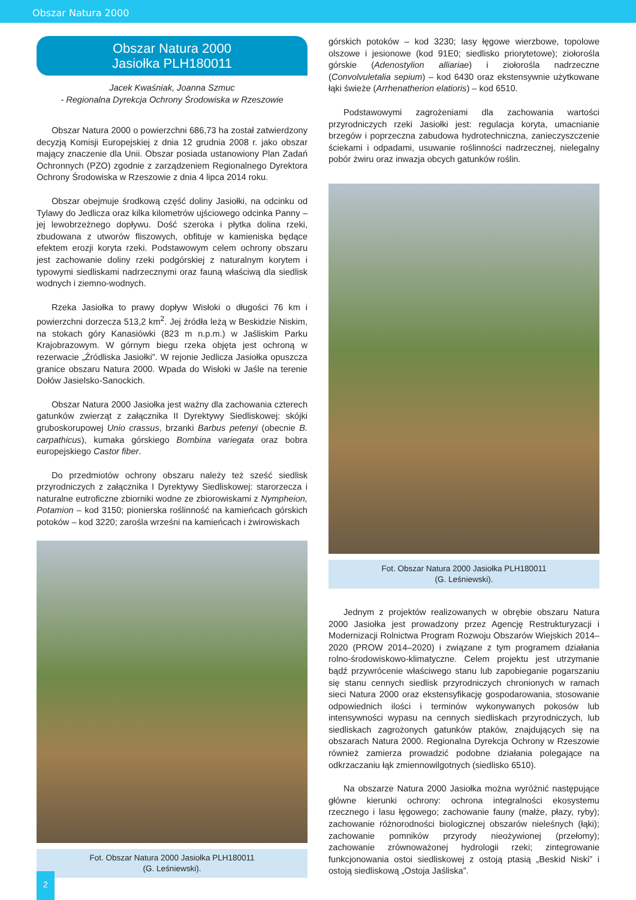Obszar Natura 2000
Obszar Natura 2000
Jasiołka PLH180011
Jacek Kwaśniak, Joanna Szmuc
- Regionalna Dyrekcja Ochrony Środowiska w Rzeszowie
Obszar Natura 2000 o powierzchni 686,73 ha został zatwierdzony decyzją Komisji Europejskiej z dnia 12 grudnia 2008 r. jako obszar mający znaczenie dla Unii. Obszar posiada ustanowiony Plan Zadań Ochronnych (PZO) zgodnie z zarządzeniem Regionalnego Dyrektora Ochrony Środowiska w Rzeszowie z dnia 4 lipca 2014 roku.
Obszar obejmuje środkową część doliny Jasiołki, na odcinku od Tylawy do Jedlicza oraz kilka kilometrów ujściowego odcinka Panny – jej lewobrzeżnego dopływu. Dość szeroka i płytka dolina rzeki, zbudowana z utworów fliszowych, obfituje w kamieniska będące efektem erozji koryta rzeki. Podstawowym celem ochrony obszaru jest zachowanie doliny rzeki podgórskiej z naturalnym korytem i typowymi siedliskami nadrzecznymi oraz fauną właściwą dla siedlisk wodnych i ziemno-wodnych.
Rzeka Jasiołka to prawy dopływ Wisłoki o długości 76 km i powierzchni dorzecza 513,2 km<sup>2</sup>. Jej źródła leżą w Beskidzie Niskim, na stokach góry Kanasiówki (823 m n.p.m.) w Jaśliskim Parku Krajobrazowym. W górnym biegu rzeka objęta jest ochroną w rezerwacie „Źródliska Jasiołki”. W rejonie Jedlicza Jasiołka opuszcza granice obszaru Natura 2000. Wpada do Wisłoki w Jaśle na terenie Dołów Jasielsko-Sanockich.
Obszar Natura 2000 Jasiołka jest ważny dla zachowania czterech gatunków zwierząt z załącznika II Dyrektywy Siedliskowej: skójki gruboskorupowej Unio crassus, brzanki Barbus petenyi (obecnie B. carpathicus), kumaka górskiego Bombina variegata oraz bobra europejskiego Castor fiber.
Do przedmiotów ochrony obszaru należy też sześć siedlisk przyrodniczych z załącznika I Dyrektywy Siedliskowej: starorzecza i naturalne eutroficzne zbiorniki wodne ze zbiorowiskami z Nympheion, Potamion – kod 3150; pionierska roślinność na kamieńcach górskich potoków – kod 3220; zarośla wrześni na kamieńcach i żwirowiskach
Fot. Obszar Natura 2000 Jasiołka PLH180011
(G. Leśniewski).
górskich potoków – kod 3230; lasy łęgowe wierzbowe, topolowe olszowe i jesionowe (kod 91E0; siedlisko priorytetowe); ziołorośla górskie (Adenostylion alliariae) i ziołorośla nadrzeczne (Convolvuletalia sepium) – kod 6430 oraz ekstensywnie użytkowane łąki świeże (Arrhenatherion elatioris) – kod 6510.
Podstawowymi zagrożeniami dla zachowania wartości przyrodniczych rzeki Jasiołki jest: regulacja koryta, umacnianie brzegów i poprzeczna zabudowa hydrotechniczna, zanieczyszczenie ściekami i odpadami, usuwanie roślinności nadrzecznej, nielegalny pobór żwiru oraz inwazja obcych gatunków roślin.
Fot. Obszar Natura 2000 Jasiołka PLH180011
(G. Leśniewski).
Jednym z projektów realizowanych w obrębie obszaru Natura 2000 Jasiołka jest prowadzony przez Agencję Restrukturyzacji i Modernizacji Rolnictwa Program Rozwoju Obszarów Wiejskich 2014–2020 (PROW 2014–2020) i związane z tym programem działania rolno-środowiskowo-klimatyczne. Celem projektu jest utrzymanie bądź przywrócenie właściwego stanu lub zapobieganie pogarszaniu się stanu cennych siedlisk przyrodniczych chronionych w ramach sieci Natura 2000 oraz ekstensyfikację gospodarowania, stosowanie odpowiednich ilości i terminów wykonywanych pokosów lub intensywności wypasu na cennych siedliskach przyrodniczych, lub siedliskach zagrożonych gatunków ptaków, znajdujących się na obszarach Natura 2000. Regionalna Dyrekcja Ochrony w Rzeszowie również zamierza prowadzić podobne działania polegające na odkrzaczaniu łąk zmiennowilgotnych (siedlisko 6510).
Na obszarze Natura 2000 Jasiołka można wyróżnić następujące główne kierunki ochrony: ochrona integralności ekosystemu rzecznego i lasu łęgowego; zachowanie fauny (małże, płazy, ryby); zachowanie różnorodności biologicznej obszarów nieleśnych (łąki); zachowanie pomników przyrody nieożywionej (przełomy); zachowanie zrównoważonej hydrologii rzeki; zintegrowanie funkcjonowania ostoi siedliskowej z ostoją ptasią „Beskid Niski” i ostoją siedliskową „Ostoja Jaśliska”.
2